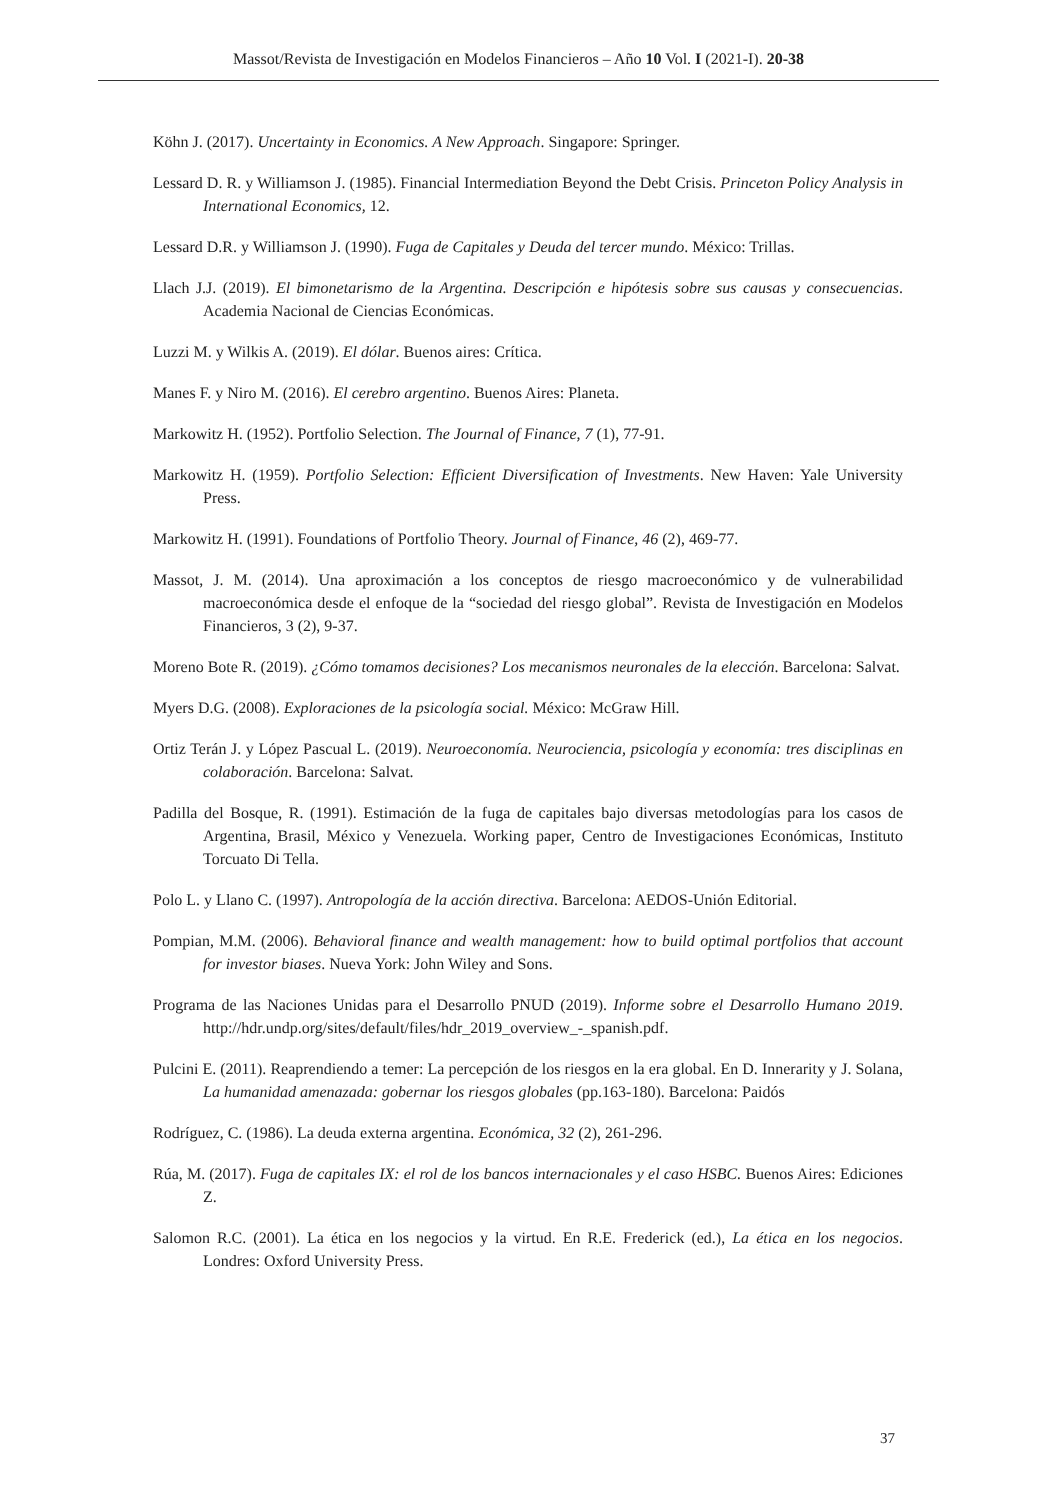Massot/Revista de Investigación en Modelos Financieros – Año 10 Vol. I (2021-I). 20-38
Köhn J. (2017). Uncertainty in Economics. A New Approach. Singapore: Springer.
Lessard D. R. y Williamson J. (1985). Financial Intermediation Beyond the Debt Crisis. Princeton Policy Analysis in International Economics, 12.
Lessard D.R. y Williamson J. (1990). Fuga de Capitales y Deuda del tercer mundo. México: Trillas.
Llach J.J. (2019). El bimonetarismo de la Argentina. Descripción e hipótesis sobre sus causas y consecuencias. Academia Nacional de Ciencias Económicas.
Luzzi M. y Wilkis A. (2019). El dólar. Buenos aires: Crítica.
Manes F. y Niro M. (2016). El cerebro argentino. Buenos Aires: Planeta.
Markowitz H. (1952). Portfolio Selection. The Journal of Finance, 7 (1), 77-91.
Markowitz H. (1959). Portfolio Selection: Efficient Diversification of Investments. New Haven: Yale University Press.
Markowitz H. (1991). Foundations of Portfolio Theory. Journal of Finance, 46 (2), 469-77.
Massot, J. M. (2014). Una aproximación a los conceptos de riesgo macroeconómico y de vulnerabilidad macroeconómica desde el enfoque de la “sociedad del riesgo global”. Revista de Investigación en Modelos Financieros, 3 (2), 9-37.
Moreno Bote R. (2019). ¿Cómo tomamos decisiones? Los mecanismos neuronales de la elección. Barcelona: Salvat.
Myers D.G. (2008). Exploraciones de la psicología social. México: McGraw Hill.
Ortiz Terán J. y López Pascual L. (2019). Neuroeconomía. Neurociencia, psicología y economía: tres disciplinas en colaboración. Barcelona: Salvat.
Padilla del Bosque, R. (1991). Estimación de la fuga de capitales bajo diversas metodologías para los casos de Argentina, Brasil, México y Venezuela. Working paper, Centro de Investigaciones Económicas, Instituto Torcuato Di Tella.
Polo L. y Llano C. (1997). Antropología de la acción directiva. Barcelona: AEDOS-Unión Editorial.
Pompian, M.M. (2006). Behavioral finance and wealth management: how to build optimal portfolios that account for investor biases. Nueva York: John Wiley and Sons.
Programa de las Naciones Unidas para el Desarrollo PNUD (2019). Informe sobre el Desarrollo Humano 2019. http://hdr.undp.org/sites/default/files/hdr_2019_overview_-_spanish.pdf.
Pulcini E. (2011). Reaprendiendo a temer: La percepción de los riesgos en la era global. En D. Innerarity y J. Solana, La humanidad amenazada: gobernar los riesgos globales (pp.163-180). Barcelona: Paidós
Rodríguez, C. (1986). La deuda externa argentina. Económica, 32 (2), 261-296.
Rúa, M. (2017). Fuga de capitales IX: el rol de los bancos internacionales y el caso HSBC. Buenos Aires: Ediciones Z.
Salomon R.C. (2001). La ética en los negocios y la virtud. En R.E. Frederick (ed.), La ética en los negocios. Londres: Oxford University Press.
37